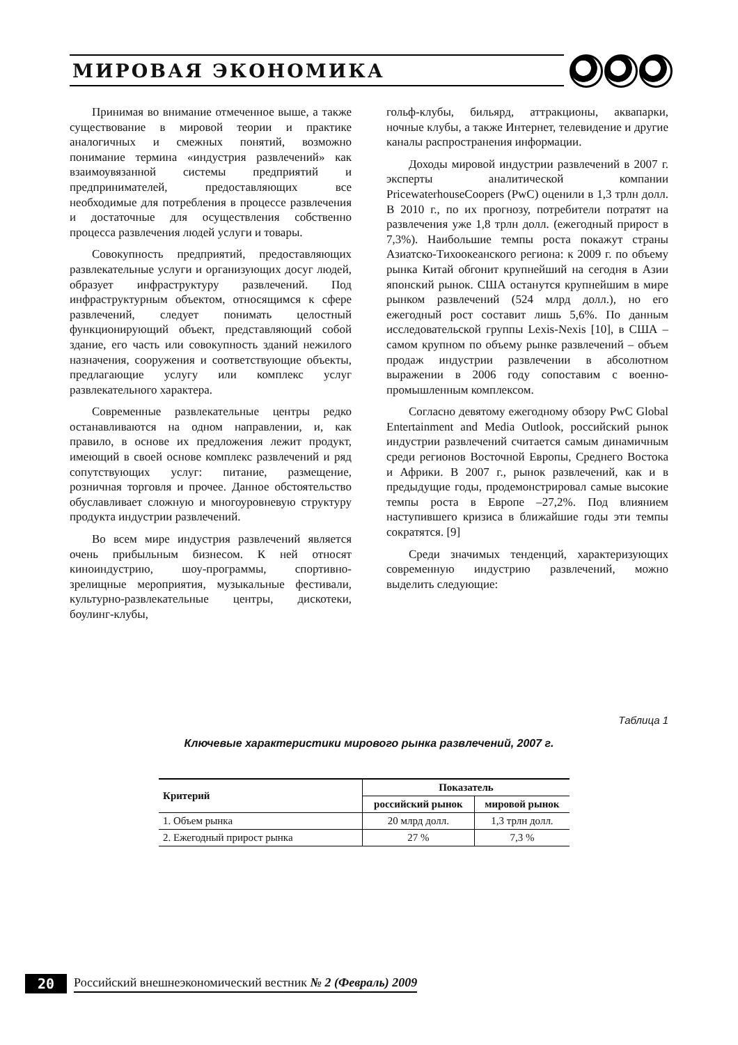МИРОВАЯ ЭКОНОМИКА
Принимая во внимание отмеченное выше, а также существование в мировой теории и практике аналогичных и смежных понятий, возможно понимание термина «индустрия развлечений» как взаимоувязанной системы предприятий и предпринимателей, предоставляющих все необходимые для потребления в процессе развлечения и достаточные для осуществления собственно процесса развлечения людей услуги и товары.
Совокупность предприятий, предоставляющих развлекательные услуги и организующих досуг людей, образует инфраструктуру развлечений. Под инфраструктурным объектом, относящимся к сфере развлечений, следует понимать целостный функционирующий объект, представляющий собой здание, его часть или совокупность зданий нежилого назначения, сооружения и соответствующие объекты, предлагающие услугу или комплекс услуг развлекательного характера.
Современные развлекательные центры редко останавливаются на одном направлении, и, как правило, в основе их предложения лежит продукт, имеющий в своей основе комплекс развлечений и ряд сопутствующих услуг: питание, размещение, розничная торговля и прочее. Данное обстоятельство обуславливает сложную и многоуровневую структуру продукта индустрии развлечений.
Во всем мире индустрия развлечений является очень прибыльным бизнесом. К ней относят киноиндустрию, шоу-программы, спортивно-зрелищные мероприятия, музыкальные фестивали, культурно-развлекательные центры, дискотеки, боулинг-клубы,
гольф-клубы, бильярд, аттракционы, аквапарки, ночные клубы, а также Интернет, телевидение и другие каналы распространения информации.
Доходы мировой индустрии развлечений в 2007 г. эксперты аналитической компании PricewaterhouseCoopers (PwC) оценили в 1,3 трлн долл. В 2010 г., по их прогнозу, потребители потратят на развлечения уже 1,8 трлн долл. (ежегодный прирост в 7,3%). Наибольшие темпы роста покажут страны Азиатско-Тихоокеанского региона: к 2009 г. по объему рынка Китай обгонит крупнейший на сегодня в Азии японский рынок. США останутся крупнейшим в мире рынком развлечений (524 млрд долл.), но его ежегодный рост составит лишь 5,6%. По данным исследовательской группы Lexis-Nexis [10], в США – самом крупном по объему рынке развлечений – объем продаж индустрии развлечении в абсолютном выражении в 2006 году сопоставим с военно-промышленным комплексом.
Согласно девятому ежегодному обзору PwC Global Entertainment and Media Outlook, российский рынок индустрии развлечений считается самым динамичным среди регионов Восточной Европы, Среднего Востока и Африки. В 2007 г., рынок развлечений, как и в предыдущие годы, продемонстрировал самые высокие темпы роста в Европе –27,2%. Под влиянием наступившего кризиса в ближайшие годы эти темпы сократятся. [9]
Среди значимых тенденций, характеризующих современную индустрию развлечений, можно выделить следующие:
Таблица 1
Ключевые характеристики мирового рынка развлечений, 2007 г.
| Критерий | Показатель | |
| --- | --- | --- |
| | российский рынок | мировой рынок |
| 1. Объем рынка | 20 млрд долл. | 1,3 трлн долл. |
| 2. Ежегодный прирост рынка | 27 % | 7,3 % |
20 Российский внешнеэкономический вестник № 2 (Февраль) 2009